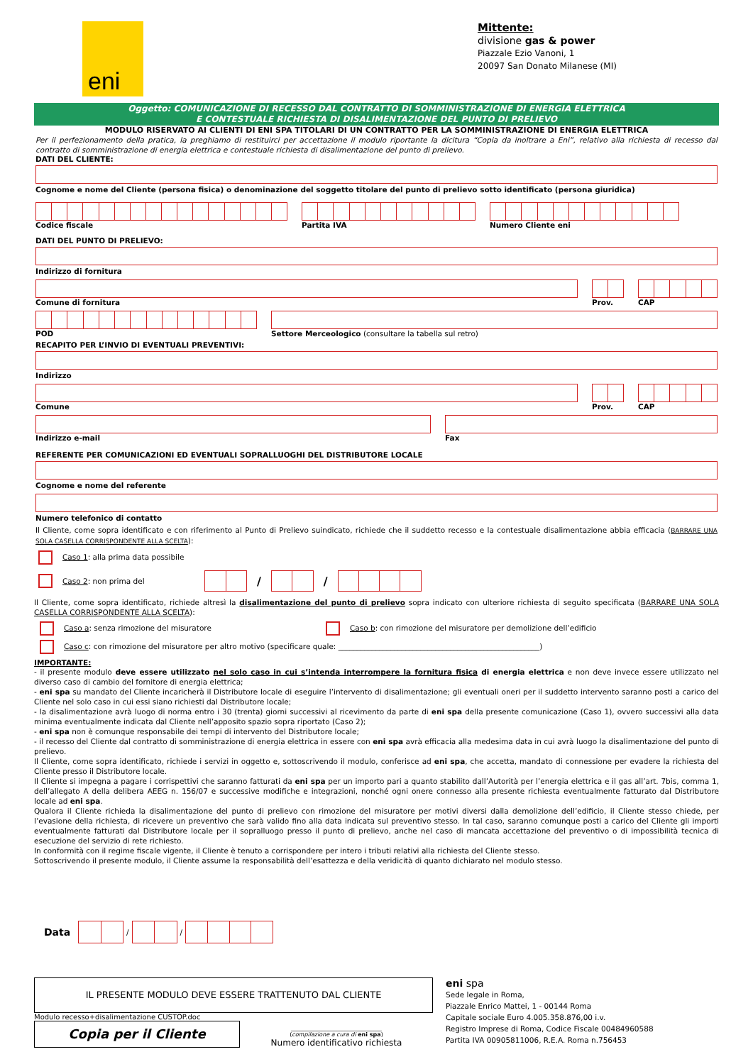eni
Mittente:
divisione gas & power
Piazzale Ezio Vanoni, 1
20097 San Donato Milanese (MI)
Oggetto: COMUNICAZIONE DI RECESSO DAL CONTRATTO DI SOMMINISTRAZIONE DI ENERGIA ELETTRICA
E CONTESTUALE RICHIESTA DI DISALIMENTAZIONE DEL PUNTO DI PRELIEVO
MODULO RISERVATO AI CLIENTI DI ENI SPA TITOLARI DI UN CONTRATTO PER LA SOMMINISTRAZIONE DI ENERGIA ELETTRICA
Per il perfezionamento della pratica, la preghiamo di restituirci per accettazione il modulo riportante la dicitura “Copia da inoltrare a Eni”, relativo alla richiesta di recesso dal contratto di somministrazione di energia elettrica e contestuale richiesta di disalimentazione del punto di prelievo.
DATI DEL CLIENTE:
Cognome e nome del Cliente (persona fisica) o denominazione del soggetto titolare del punto di prelievo sotto identificato (persona giuridica)
Codice fiscale
Partita IVA
Numero Cliente eni
DATI DEL PUNTO DI PRELIEVO:
Indirizzo di fornitura
Comune di fornitura
Prov.
CAP
POD
Settore Merceologico (consultare la tabella sul retro)
RECAPITO PER L’INVIO DI EVENTUALI PREVENTIVI:
Indirizzo
Comune
Prov.
CAP
Indirizzo e-mail
Fax
REFERENTE PER COMUNICAZIONI ED EVENTUALI SOPRALLUOGHI DEL DISTRIBUTORE LOCALE
Cognome e nome del referente
Numero telefonico di contatto
Il Cliente, come sopra identificato e con riferimento al Punto di Prelievo suindicato, richiede che il suddetto recesso e la contestuale disalimentazione abbia efficacia (BARRARE UNA SOLA CASELLA CORRISPONDENTE ALLA SCELTA):
Caso 1: alla prima data possibile
Caso 2: non prima del
/ /
Il Cliente, come sopra identificato, richiede altresì la disalimentazione del punto di prelievo sopra indicato con ulteriore richiesta di seguito specificata (BARRARE UNA SOLA CASELLA CORRISPONDENTE ALLA SCELTA):
Caso a: senza rimozione del misuratore Caso b: con rimozione del misuratore per demolizione dell’edificio
Caso c: con rimozione del misuratore per altro motivo (specificare quale: ______________________________________________________)
IMPORTANTE:
- il presente modulo deve essere utilizzato nel solo caso in cui s’intenda interrompere la fornitura fisica di energia elettrica e non deve invece essere utilizzato nel diverso caso di cambio del fornitore di energia elettrica;
- eni spa su mandato del Cliente incaricherà il Distributore locale di eseguire l’intervento di disalimentazione; gli eventuali oneri per il suddetto intervento saranno posti a carico del Cliente nel solo caso in cui essi siano richiesti dal Distributore locale;
- la disalimentazione avrà luogo di norma entro i 30 (trenta) giorni successivi al ricevimento da parte di eni spa della presente comunicazione (Caso 1), ovvero successivi alla data minima eventualmente indicata dal Cliente nell’apposito spazio sopra riportato (Caso 2);
- eni spa non è comunque responsabile dei tempi di intervento del Distributore locale;
- il recesso del Cliente dal contratto di somministrazione di energia elettrica in essere con eni spa avrà efficacia alla medesima data in cui avrà luogo la disalimentazione del punto di prelievo.
Il Cliente, come sopra identificato, richiede i servizi in oggetto e, sottoscrivendo il modulo, conferisce ad eni spa, che accetta, mandato di connessione per evadere la richiesta del Cliente presso il Distributore locale.
Il Cliente si impegna a pagare i corrispettivi che saranno fatturati da eni spa per un importo pari a quanto stabilito dall’Autorità per l’energia elettrica e il gas all’art. 7bis, comma 1, dell’allegato A della delibera AEEG n. 156/07 e successive modifiche e integrazioni, nonché ogni onere connesso alla presente richiesta eventualmente fatturato dal Distributore locale ad eni spa.
Qualora il Cliente richieda la disalimentazione del punto di prelievo con rimozione del misuratore per motivi diversi dalla demolizione dell’edificio, il Cliente stesso chiede, per l’evasione della richiesta, di ricevere un preventivo che sarà valido fino alla data indicata sul preventivo stesso. In tal caso, saranno comunque posti a carico del Cliente gli importi eventualmente fatturati dal Distributore locale per il sopralluogo presso il punto di prelievo, anche nel caso di mancata accettazione del preventivo o di impossibilità tecnica di esecuzione del servizio di rete richiesto.
In conformità con il regime fiscale vigente, il Cliente è tenuto a corrispondere per intero i tributi relativi alla richiesta del Cliente stesso.
Sottoscrivendo il presente modulo, il Cliente assume la responsabilità dell’esattezza e della veridicità di quanto dichiarato nel modulo stesso.
Data
/ /
IL PRESENTE MODULO DEVE ESSERE TRATTENUTO DAL CLIENTE
Modulo recesso+disalimentazione CUSTOP.doc
Copia per il Cliente
________________________________
(compilazione a cura di eni spa)
Numero identificativo richiesta
eni spa
Sede legale in Roma,
Piazzale Enrico Mattei, 1 - 00144 Roma
Capitale sociale Euro 4.005.358.876,00 i.v.
Registro Imprese di Roma, Codice Fiscale 00484960588
Partita IVA 00905811006, R.E.A. Roma n.756453